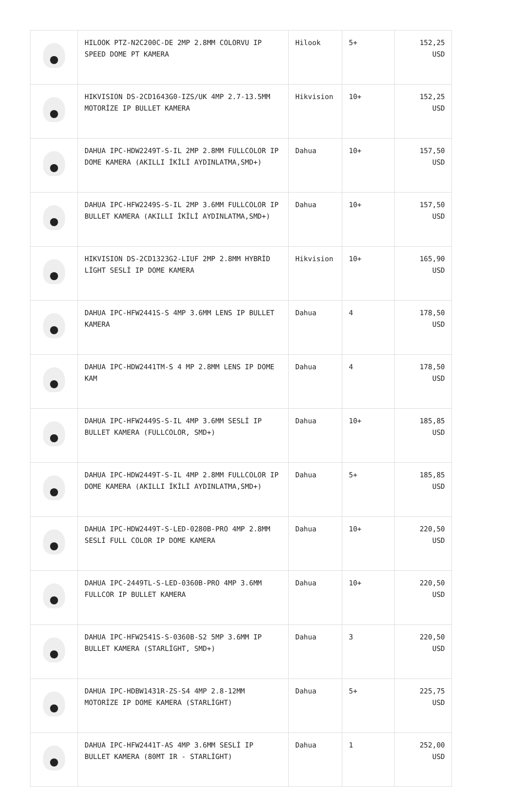| | HILOOK PTZ-N2C200C-DE 2MP 2.8MM COLORVU IP SPEED DOME PT KAMERA | Hilook | 5+ | 152,25 USD |
| | HIKVISION DS-2CD1643G0-IZS/UK 4MP 2.7-13.5MM MOTORİZE IP BULLET KAMERA | Hikvision | 10+ | 152,25 USD |
| | DAHUA IPC-HDW2249T-S-IL 2MP 2.8MM FULLCOLOR IP DOME KAMERA (AKILLI İKİLİ AYDINLATMA,SMD+) | Dahua | 10+ | 157,50 USD |
| | DAHUA IPC-HFW2249S-S-IL 2MP 3.6MM FULLCOLOR IP BULLET KAMERA (AKILLI İKİLİ AYDINLATMA,SMD+) | Dahua | 10+ | 157,50 USD |
| | HIKVISION DS-2CD1323G2-LIUF 2MP 2.8MM HYBRİD LİGHT SESLİ IP DOME KAMERA | Hikvision | 10+ | 165,90 USD |
| | DAHUA IPC-HFW2441S-S 4MP 3.6MM LENS IP BULLET KAMERA | Dahua | 4 | 178,50 USD |
| | DAHUA IPC-HDW2441TM-S 4 MP 2.8MM LENS IP DOME KAM | Dahua | 4 | 178,50 USD |
| | DAHUA IPC-HFW2449S-S-IL 4MP 3.6MM SESLİ IP BULLET KAMERA (FULLCOLOR, SMD+) | Dahua | 10+ | 185,85 USD |
| | DAHUA IPC-HDW2449T-S-IL 4MP 2.8MM FULLCOLOR IP DOME KAMERA (AKILLI İKİLİ AYDINLATMA,SMD+) | Dahua | 5+ | 185,85 USD |
| | DAHUA IPC-HDW2449T-S-LED-0280B-PRO 4MP 2.8MM SESLİ FULL COLOR IP DOME KAMERA | Dahua | 10+ | 220,50 USD |
| | DAHUA IPC-2449TL-S-LED-0360B-PRO 4MP 3.6MM FULLCOR IP BULLET KAMERA | Dahua | 10+ | 220,50 USD |
| | DAHUA IPC-HFW2541S-S-0360B-S2 5MP 3.6MM IP BULLET KAMERA (STARLİGHT, SMD+) | Dahua | 3 | 220,50 USD |
| | DAHUA IPC-HDBW1431R-ZS-S4 4MP 2.8-12MM MOTORİZE IP DOME KAMERA (STARLİGHT) | Dahua | 5+ | 225,75 USD |
| | DAHUA IPC-HFW2441T-AS 4MP 3.6MM SESLİ IP BULLET KAMERA (80MT IR - STARLİGHT) | Dahua | 1 | 252,00 USD |